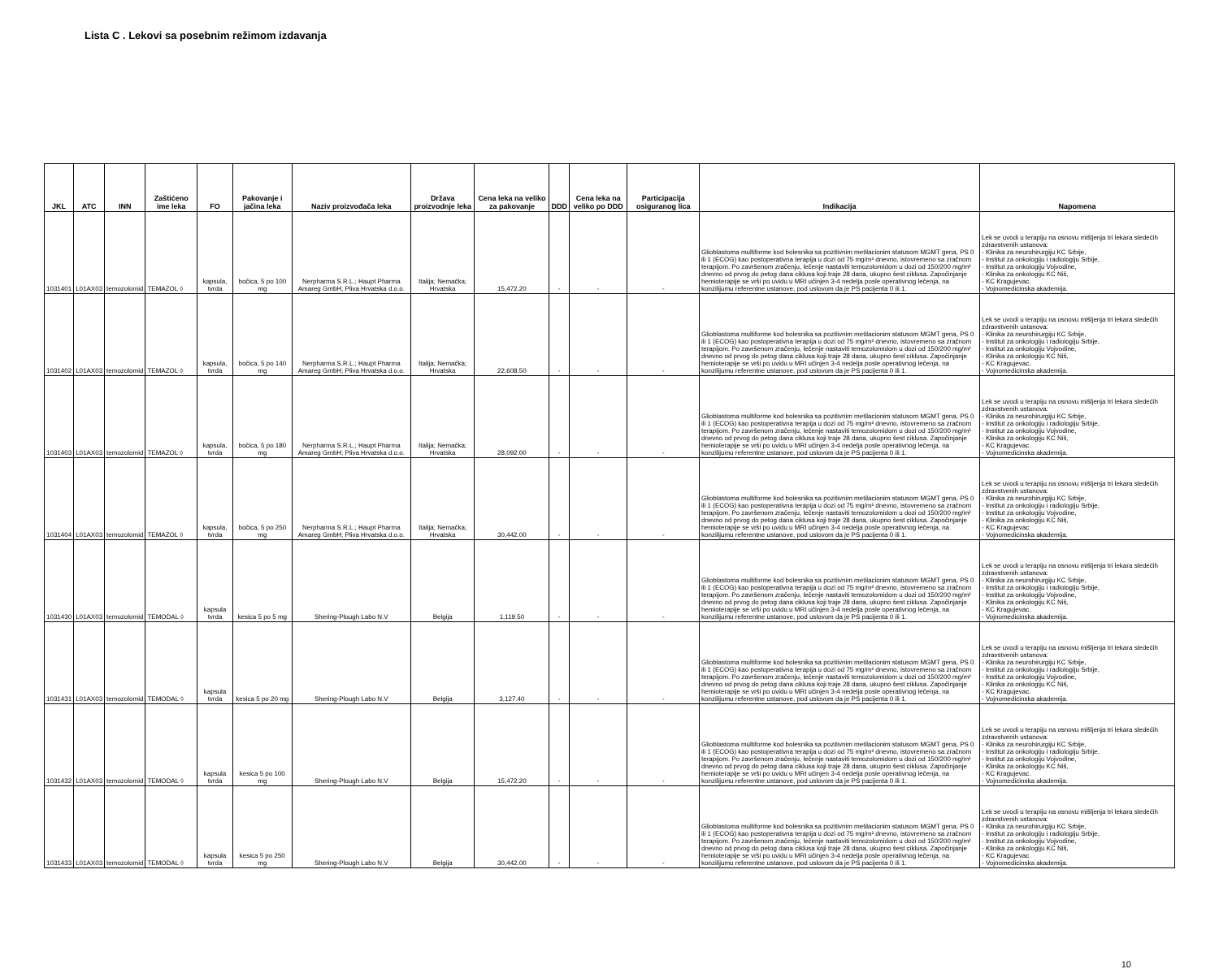Lista C . Lekovi sa posebnim režimom izdavanja
| JKL | ATC | INN | Zaštićeno ime leka | FO | Pakovanje i jačina leka | Naziv proizvođača leka | Država proizvodnje leka | Cena leka na veliko za pakovanje | DDD | Cena leka na veliko po DDD | Participacija osiguranog lica | Indikacija | Napomena |
| --- | --- | --- | --- | --- | --- | --- | --- | --- | --- | --- | --- | --- | --- |
| 1031401 | L01AX03 | temozolomid | TEMAZOL ◊ | kapsula, tvrda | bočica, 5 po 100 mg | Nerpharma S.R.L.; Haupt Pharma Amareg GmbH; Pliva Hrvatska d.o.o. | Italija; Nemačka; Hrvatska | 15,472.20 | - | - | - | Glioblastoma multiforme kod bolesnika sa pozitivnim metilacionim statusom MGMT gena, PS 0 ili 1 (ECOG) kao postoperativna terapija u dozi od 75 mg/m² dnevno, istovremeno sa zračnom terapijom. Po završenom zračenju, lečenje nastaviti temozolomidom u dozi od 150/200 mg/m² dnevno od prvog do petog dana ciklusa koji traje 28 dana, ukupno šest ciklusa. Započinjanje hemioterapije se vrši po uvidu u MRI učinjen 3-4 nedelja posle operativnog lečenja, na konzilijumu referentne ustanove, pod uslovom da je PS pacijenta 0 ili 1. | Lek se uvodi u terapiju na osnovu mišljenja tri lekara sledećih zdravstvenih ustanova: - Klinika za neurohirurgiju KC Srbije, - Institut za onkologiju i radiologiju Srbije, - Institut za onkologiju Vojvodine, - Klinika za onkologiju KC Niš, - KC Kragujevac. - Vojnomedicinska akademija. |
| 1031402 | L01AX03 | temozolomid | TEMAZOL ◊ | kapsula, tvrda | bočica, 5 po 140 mg | Nerpharma S.R.L.; Haupt Pharma Amareg GmbH; Pliva Hrvatska d.o.o. | Italija; Nemačka; Hrvatska | 22,608.50 | - | - | - | Glioblastoma multiforme kod bolesnika sa pozitivnim metilacionim statusom MGMT gena, PS 0 ili 1 (ECOG) kao postoperativna terapija u dozi od 75 mg/m² dnevno, istovremeno sa zračnom terapijom. Po završenom zračenju, lečenje nastaviti temozolomidom u dozi od 150/200 mg/m² dnevno od prvog do petog dana ciklusa koji traje 28 dana, ukupno šest ciklusa. Započinjanje hemioterapije se vrši po uvidu u MRI učinjen 3-4 nedelja posle operativnog lečenja, na konzilijumu referentne ustanove, pod uslovom da je PS pacijenta 0 ili 1. | Lek se uvodi u terapiju na osnovu mišljenja tri lekara sledećih zdravstvenih ustanova: - Klinika za neurohirurgiju KC Srbije, - Institut za onkologiju i radiologiju Srbije, - Institut za onkologiju Vojvodine, - Klinika za onkologiju KC Niš, - KC Kragujevac. - Vojnomedicinska akademija. |
| 1031403 | L01AX03 | temozolomid | TEMAZOL ◊ | kapsula, tvrda | bočica, 5 po 180 mg | Nerpharma S.R.L.; Haupt Pharma Amareg GmbH; Pliva Hrvatska d.o.o. | Italija; Nemačka; Hrvatska | 28,092.00 | - | - | - | Glioblastoma multiforme kod bolesnika sa pozitivnim metilacionim statusom MGMT gena, PS 0 ili 1 (ECOG) kao postoperativna terapija u dozi od 75 mg/m² dnevno, istovremeno sa zračnom terapijom. Po završenom zračenju, lečenje nastaviti temozolomidom u dozi od 150/200 mg/m² dnevno od prvog do petog dana ciklusa koji traje 28 dana, ukupno šest ciklusa. Započinjanje hemioterapije se vrši po uvidu u MRI učinjen 3-4 nedelja posle operativnog lečenja, na konzilijumu referentne ustanove, pod uslovom da je PS pacijenta 0 ili 1. | Lek se uvodi u terapiju na osnovu mišljenja tri lekara sledećih zdravstvenih ustanova: - Klinika za neurohirurgiju KC Srbije, - Institut za onkologiju i radiologiju Srbije, - Institut za onkologiju Vojvodine, - Klinika za onkologiju KC Niš, - KC Kragujevac. - Vojnomedicinska akademija. |
| 1031404 | L01AX03 | temozolomid | TEMAZOL ◊ | kapsula, tvrda | bočica, 5 po 250 mg | Nerpharma S.R.L.; Haupt Pharma Amareg GmbH; Pliva Hrvatska d.o.o. | Italija; Nemačka; Hrvatska | 30,442.00 | - | - | - | Glioblastoma multiforme kod bolesnika sa pozitivnim metilacionim statusom MGMT gena, PS 0 ili 1 (ECOG) kao postoperativna terapija u dozi od 75 mg/m² dnevno, istovremeno sa zračnom terapijom. Po završenom zračenju, lečenje nastaviti temozolomidom u dozi od 150/200 mg/m² dnevno od prvog do petog dana ciklusa koji traje 28 dana, ukupno šest ciklusa. Započinjanje hemioterapije se vrši po uvidu u MRI učinjen 3-4 nedelja posle operativnog lečenja, na konzilijumu referentne ustanove, pod uslovom da je PS pacijenta 0 ili 1. | Lek se uvodi u terapiju na osnovu mišljenja tri lekara sledećih zdravstvenih ustanova: - Klinika za neurohirurgiju KC Srbije, - Institut za onkologiju i radiologiju Srbije, - Institut za onkologiju Vojvodine, - Klinika za onkologiju KC Niš, - KC Kragujevac. - Vojnomedicinska akademija. |
| 1031430 | L01AX03 | temozolomid | TEMODAL ◊ | kapsula tvrda | kesica 5 po 5 mg | Shering-Plough Labo N.V | Belgija | 1,119.50 | - | - | - | Glioblastoma multiforme kod bolesnika sa pozitivnim metilacionim statusom MGMT gena, PS 0 ili 1 (ECOG) kao postoperativna terapija u dozi od 75 mg/m² dnevno, istovremeno sa zračnom terapijom. Po završenom zračenju, lečenje nastaviti temozolomidom u dozi od 150/200 mg/m² dnevno od prvog do petog dana ciklusa koji traje 28 dana, ukupno šest ciklusa. Započinjanje hemioterapije se vrši po uvidu u MRI učinjen 3-4 nedelja posle operativnog lečenja, na konzilijumu referentne ustanove, pod uslovom da je PS pacijenta 0 ili 1. | Lek se uvodi u terapiju na osnovu mišljenja tri lekara sledećih zdravstvenih ustanova: - Klinika za neurohirurgiju KC Srbije, - Institut za onkologiju i radiologiju Srbije, - Institut za onkologiju Vojvodine, - Klinika za onkologiju KC Niš, - KC Kragujevac. - Vojnomedicinska akademija. |
| 1031431 | L01AX03 | temozolomid | TEMODAL ◊ | kapsula tvrda | kesica 5 po 20 mg | Shering-Plough Labo N.V | Belgija | 3,127.40 | - | - | - | Glioblastoma multiforme kod bolesnika sa pozitivnim metilacionim statusom MGMT gena, PS 0 ili 1 (ECOG) kao postoperativna terapija u dozi od 75 mg/m² dnevno, istovremeno sa zračnom terapijom. Po završenom zračenju, lečenje nastaviti temozolomidom u dozi od 150/200 mg/m² dnevno od prvog do petog dana ciklusa koji traje 28 dana, ukupno šest ciklusa. Započinjanje hemioterapije se vrši po uvidu u MRI učinjen 3-4 nedelja posle operativnog lečenja, na konzilijumu referentne ustanove, pod uslovom da je PS pacijenta 0 ili 1. | Lek se uvodi u terapiju na osnovu mišljenja tri lekara sledećih zdravstvenih ustanova: - Klinika za neurohirurgiju KC Srbije, - Institut za onkologiju i radiologiju Srbije, - Institut za onkologiju Vojvodine, - Klinika za onkologiju KC Niš, - KC Kragujevac. - Vojnomedicinska akademija. |
| 1031432 | L01AX03 | temozolomid | TEMODAL ◊ | kapsula tvrda | kesica 5 po 100 mg | Shering-Plough Labo N.V | Belgija | 15,472.20 | - | - | - | Glioblastoma multiforme kod bolesnika sa pozitivnim metilacionim statusom MGMT gena, PS 0 ili 1 (ECOG) kao postoperativna terapija u dozi od 75 mg/m² dnevno, istovremeno sa zračnom terapijom. Po završenom zračenju, lečenje nastaviti temozolomidom u dozi od 150/200 mg/m² dnevno od prvog do petog dana ciklusa koji traje 28 dana, ukupno šest ciklusa. Započinjanje hemioterapije se vrši po uvidu u MRI učinjen 3-4 nedelja posle operativnog lečenja, na konzilijumu referentne ustanove, pod uslovom da je PS pacijenta 0 ili 1. | Lek se uvodi u terapiju na osnovu mišljenja tri lekara sledećih zdravstvenih ustanova: - Klinika za neurohirurgiju KC Srbije, - Institut za onkologiju i radiologiju Srbije, - Institut za onkologiju Vojvodine, - Klinika za onkologiju KC Niš, - KC Kragujevac. - Vojnomedicinska akademija. |
| 1031433 | L01AX03 | temozolomid | TEMODAL ◊ | kapsula tvrda | kesica 5 po 250 mg | Shering-Plough Labo N.V | Belgija | 30,442.00 | - | - | - | Glioblastoma multiforme kod bolesnika sa pozitivnim metilacionim statusom MGMT gena, PS 0 ili 1 (ECOG) kao postoperativna terapija u dozi od 75 mg/m² dnevno, istovremeno sa zračnom terapijom. Po završenom zračenju, lečenje nastaviti temozolomidom u dozi od 150/200 mg/m² dnevno od prvog do petog dana ciklusa koji traje 28 dana, ukupno šest ciklusa. Započinjanje hemioterapije se vrši po uvidu u MRI učinjen 3-4 nedelja posle operativnog lečenja, na konzilijumu referentne ustanove, pod uslovom da je PS pacijenta 0 ili 1. | Lek se uvodi u terapiju na osnovu mišljenja tri lekara sledećih zdravstvenih ustanova: - Klinika za neurohirurgiju KC Srbije, - Institut za onkologiju i radiologiju Srbije, - Institut za onkologiju Vojvodine, - Klinika za onkologiju KC Niš, - KC Kragujevac. - Vojnomedicinska akademija. |
10